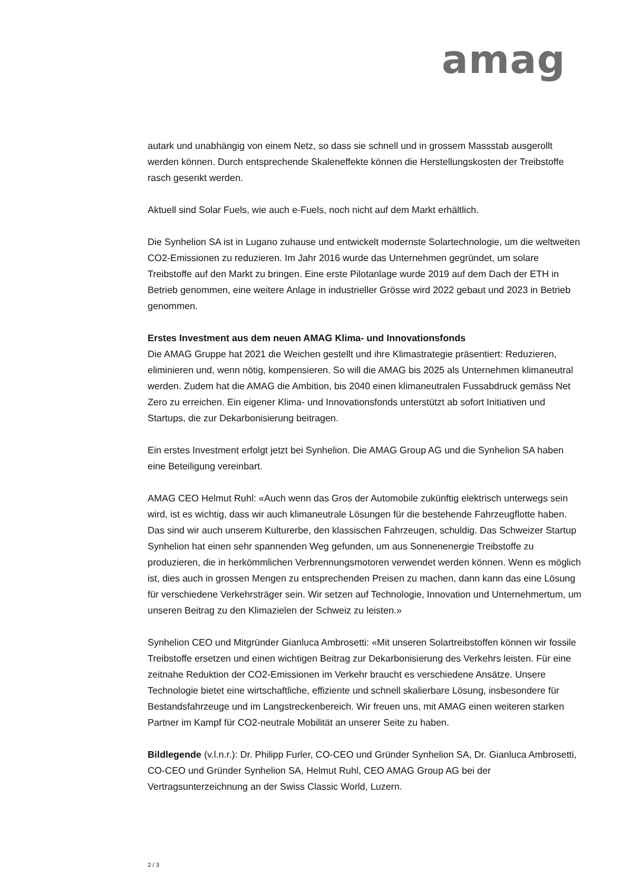amag
autark und unabhängig von einem Netz, so dass sie schnell und in grossem Massstab ausgerollt werden können. Durch entsprechende Skaleneffekte können die Herstellungskosten der Treibstoffe rasch gesenkt werden.
Aktuell sind Solar Fuels, wie auch e-Fuels, noch nicht auf dem Markt erhältlich.
Die Synhelion SA ist in Lugano zuhause und entwickelt modernste Solartechnologie, um die weltweiten CO2-Emissionen zu reduzieren. Im Jahr 2016 wurde das Unternehmen gegründet, um solare Treibstoffe auf den Markt zu bringen. Eine erste Pilotanlage wurde 2019 auf dem Dach der ETH in Betrieb genommen, eine weitere Anlage in industrieller Grösse wird 2022 gebaut und 2023 in Betrieb genommen.
Erstes Investment aus dem neuen AMAG Klima- und Innovationsfonds
Die AMAG Gruppe hat 2021 die Weichen gestellt und ihre Klimastrategie präsentiert: Reduzieren, eliminieren und, wenn nötig, kompensieren. So will die AMAG bis 2025 als Unternehmen klimaneutral werden. Zudem hat die AMAG die Ambition, bis 2040 einen klimaneutralen Fussabdruck gemäss Net Zero zu erreichen. Ein eigener Klima- und Innovationsfonds unterstützt ab sofort Initiativen und Startups, die zur Dekarbonisierung beitragen.
Ein erstes Investment erfolgt jetzt bei Synhelion. Die AMAG Group AG und die Synhelion SA haben eine Beteiligung vereinbart.
AMAG CEO Helmut Ruhl: «Auch wenn das Gros der Automobile zukünftig elektrisch unterwegs sein wird, ist es wichtig, dass wir auch klimaneutrale Lösungen für die bestehende Fahrzeugflotte haben. Das sind wir auch unserem Kulturerbe, den klassischen Fahrzeugen, schuldig. Das Schweizer Startup Synhelion hat einen sehr spannenden Weg gefunden, um aus Sonnenenergie Treibstoffe zu produzieren, die in herkömmlichen Verbrennungsmotoren verwendet werden können. Wenn es möglich ist, dies auch in grossen Mengen zu entsprechenden Preisen zu machen, dann kann das eine Lösung für verschiedene Verkehrsträger sein. Wir setzen auf Technologie, Innovation und Unternehmertum, um unseren Beitrag zu den Klimazielen der Schweiz zu leisten.»
Synhelion CEO und Mitgründer Gianluca Ambrosetti: «Mit unseren Solartreibstoffen können wir fossile Treibstoffe ersetzen und einen wichtigen Beitrag zur Dekarbonisierung des Verkehrs leisten. Für eine zeitnahe Reduktion der CO2-Emissionen im Verkehr braucht es verschiedene Ansätze. Unsere Technologie bietet eine wirtschaftliche, effiziente und schnell skalierbare Lösung, insbesondere für Bestandsfahrzeuge und im Langstreckenbereich. Wir freuen uns, mit AMAG einen weiteren starken Partner im Kampf für CO2-neutrale Mobilität an unserer Seite zu haben.
Bildlegende (v.l.n.r.): Dr. Philipp Furler, CO-CEO und Gründer Synhelion SA, Dr. Gianluca Ambrosetti, CO-CEO und Gründer Synhelion SA, Helmut Ruhl, CEO AMAG Group AG bei der Vertragsunterzeichnung an der Swiss Classic World, Luzern.
2 / 3